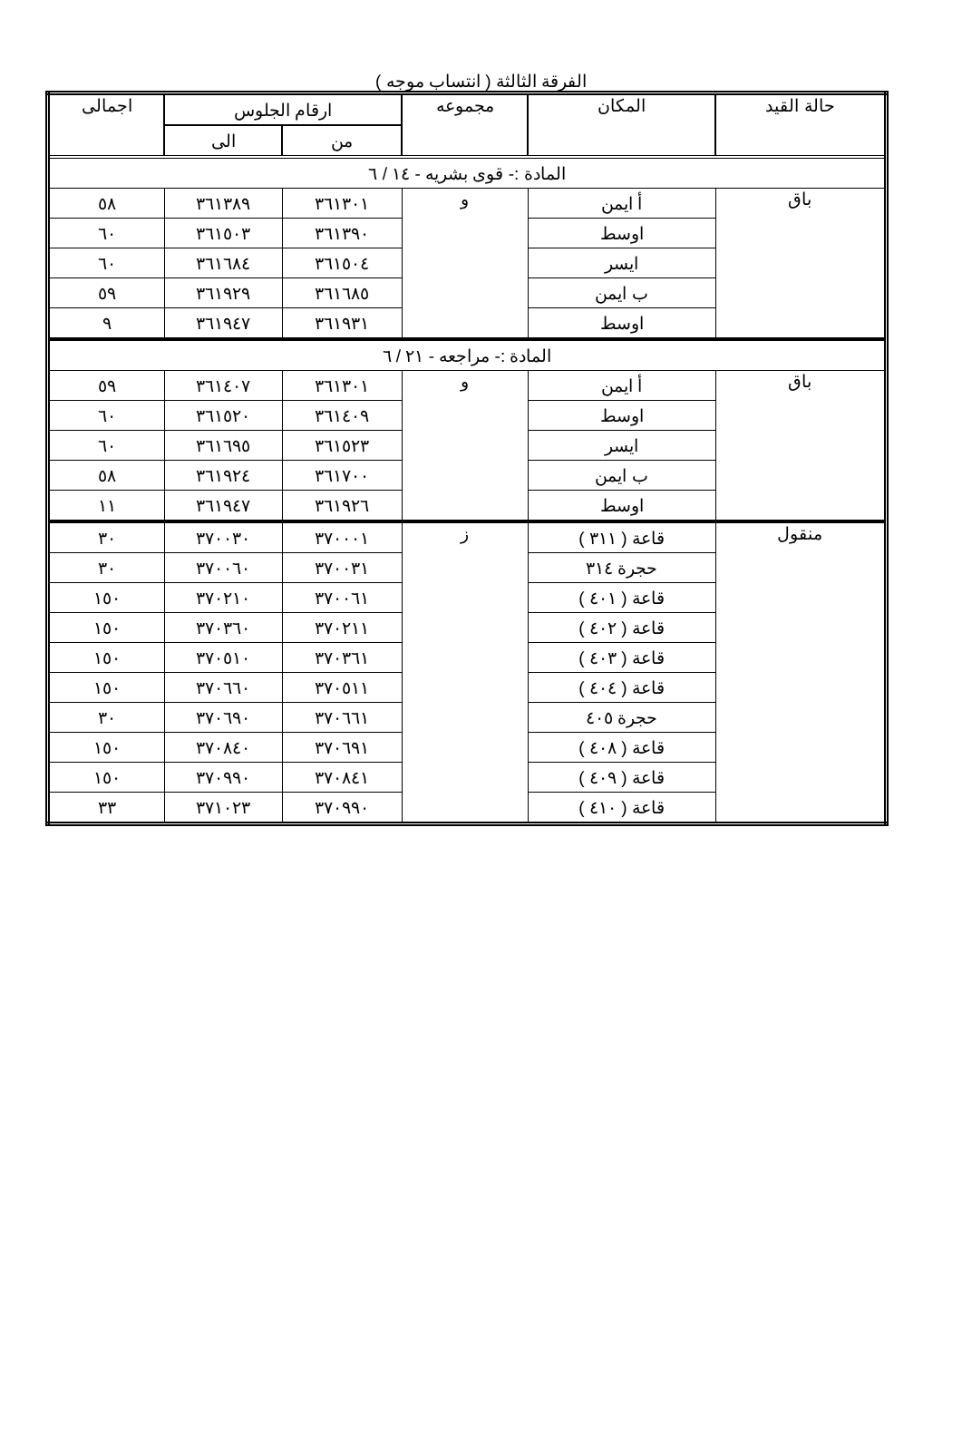الفرقة الثالثة ( انتساب موجه )
| حالة القيد | المكان | مجموعه | ارقام الجلوس | | اجمالى |
| --- | --- | --- | --- | --- | --- |
| | | | من | الى | |
| المادة :- قوى بشريه - ١٤ / ٦ | | | | | |
| باق | أ ايمن | و | ٣٦١٣٠١ | ٣٦١٣٨٩ | ٥٨ |
| | اوسط | | ٣٦١٣٩٠ | ٣٦١٥٠٣ | ٦٠ |
| | ايسر | | ٣٦١٥٠٤ | ٣٦١٦٨٤ | ٦٠ |
| | ب ايمن | | ٣٦١٦٨٥ | ٣٦١٩٢٩ | ٥٩ |
| | اوسط | | ٣٦١٩٣١ | ٣٦١٩٤٧ | ٩ |
| المادة :- مراجعه - ٢١ / ٦ | | | | | |
| باق | أ ايمن | و | ٣٦١٣٠١ | ٣٦١٤٠٧ | ٥٩ |
| | اوسط | | ٣٦١٤٠٩ | ٣٦١٥٢٠ | ٦٠ |
| | ايسر | | ٣٦١٥٢٣ | ٣٦١٦٩٥ | ٦٠ |
| | ب ايمن | | ٣٦١٧٠٠ | ٣٦١٩٢٤ | ٥٨ |
| | اوسط | | ٣٦١٩٢٦ | ٣٦١٩٤٧ | ١١ |
| منقول | قاعة ( ٣١١ ) | ز | ٣٧٠٠٠١ | ٣٧٠٠٣٠ | ٣٠ |
| | حجرة ٣١٤ | | ٣٧٠٠٣١ | ٣٧٠٠٦٠ | ٣٠ |
| | قاعة ( ٤٠١ ) | | ٣٧٠٠٦١ | ٣٧٠٢١٠ | ١٥٠ |
| | قاعة ( ٤٠٢ ) | | ٣٧٠٢١١ | ٣٧٠٣٦٠ | ١٥٠ |
| | قاعة ( ٤٠٣ ) | | ٣٧٠٣٦١ | ٣٧٠٥١٠ | ١٥٠ |
| | قاعة ( ٤٠٤ ) | | ٣٧٠٥١١ | ٣٧٠٦٦٠ | ١٥٠ |
| | حجرة ٤٠٥ | | ٣٧٠٦٦١ | ٣٧٠٦٩٠ | ٣٠ |
| | قاعة ( ٤٠٨ ) | | ٣٧٠٦٩١ | ٣٧٠٨٤٠ | ١٥٠ |
| | قاعة ( ٤٠٩ ) | | ٣٧٠٨٤١ | ٣٧٠٩٩٠ | ١٥٠ |
| | قاعة ( ٤١٠ ) | | ٣٧٠٩٩٠ | ٣٧١٠٢٣ | ٣٣ |